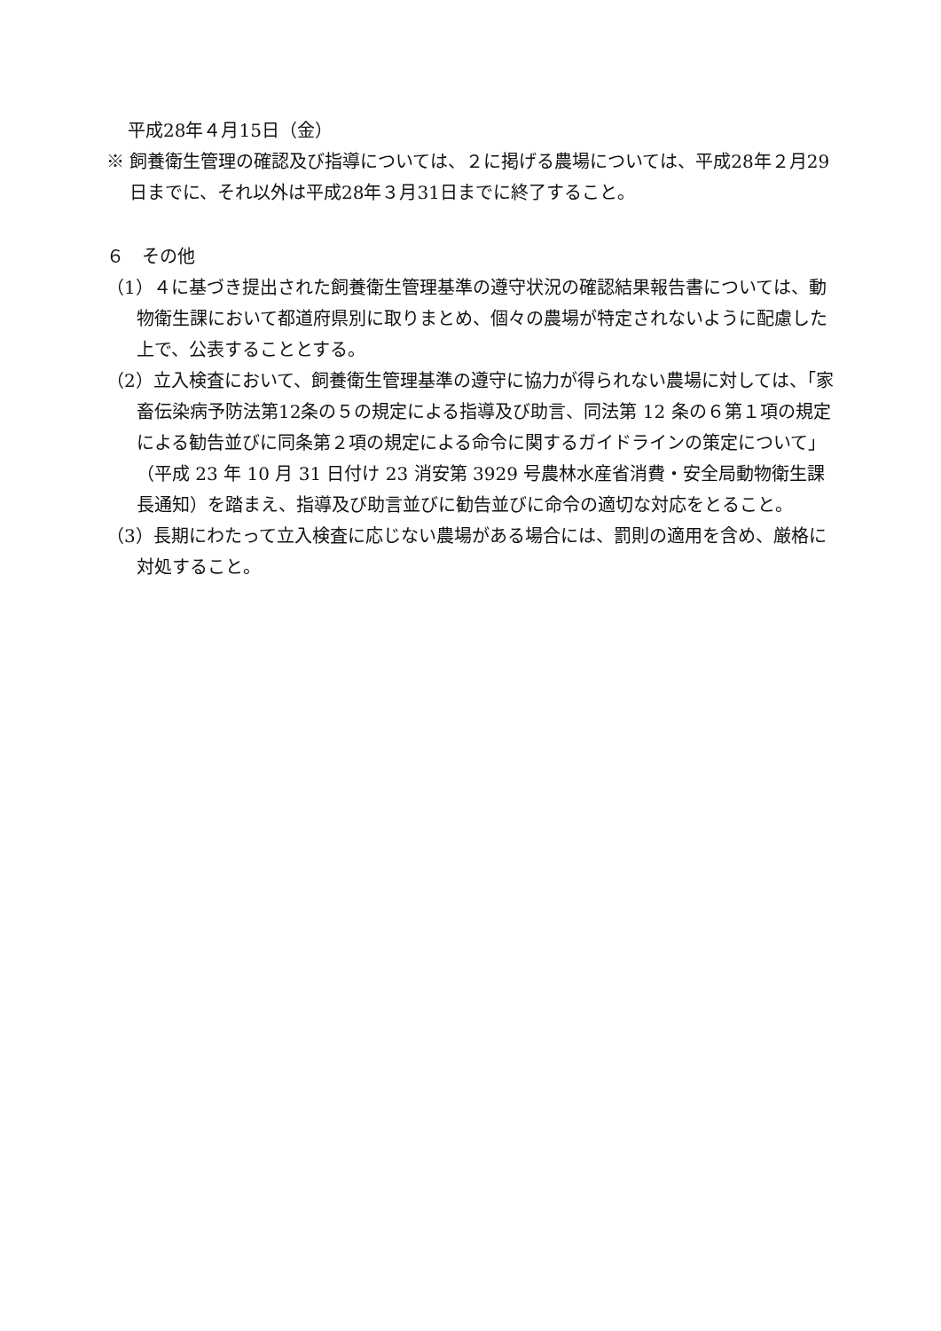平成28年４月15日（金）
※ 飼養衛生管理の確認及び指導については、２に掲げる農場については、平成28年２月29日までに、それ以外は平成28年３月31日までに終了すること。
６　その他
（1）４に基づき提出された飼養衛生管理基準の遵守状況の確認結果報告書については、動物衛生課において都道府県別に取りまとめ、個々の農場が特定されないように配慮した上で、公表することとする。
（2）立入検査において、飼養衛生管理基準の遵守に協力が得られない農場に対しては、「家畜伝染病予防法第12条の５の規定による指導及び助言、同法第 12 条の６第１項の規定による勧告並びに同条第２項の規定による命令に関するガイドラインの策定について」（平成 23 年 10 月 31 日付け 23 消安第 3929 号農林水産省消費・安全局動物衛生課長通知）を踏まえ、指導及び助言並びに勧告並びに命令の適切な対応をとること。
（3）長期にわたって立入検査に応じない農場がある場合には、罰則の適用を含め、厳格に対処すること。